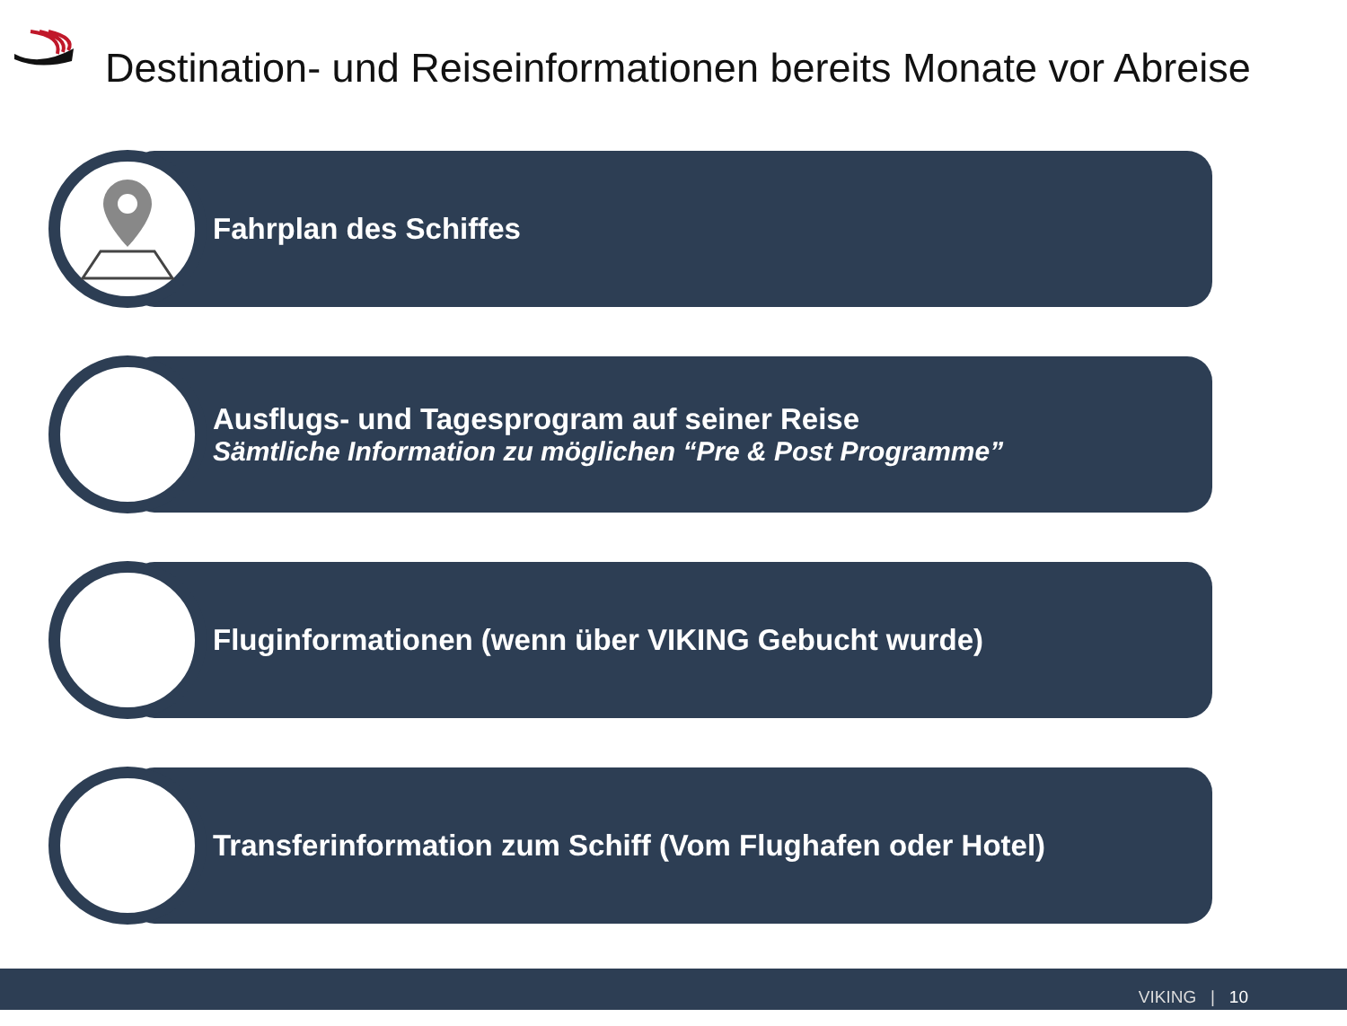Destination- und Reiseinformationen bereits Monate vor Abreise
Fahrplan des Schiffes
Ausflugs- und Tagesprogram auf seiner Reise
Sämtliche Information zu möglichen “Pre & Post Programme”
Fluginformationen (wenn über VIKING Gebucht wurde)
Transferinformation zum Schiff (Vom Flughafen oder Hotel)
VIKING | 10